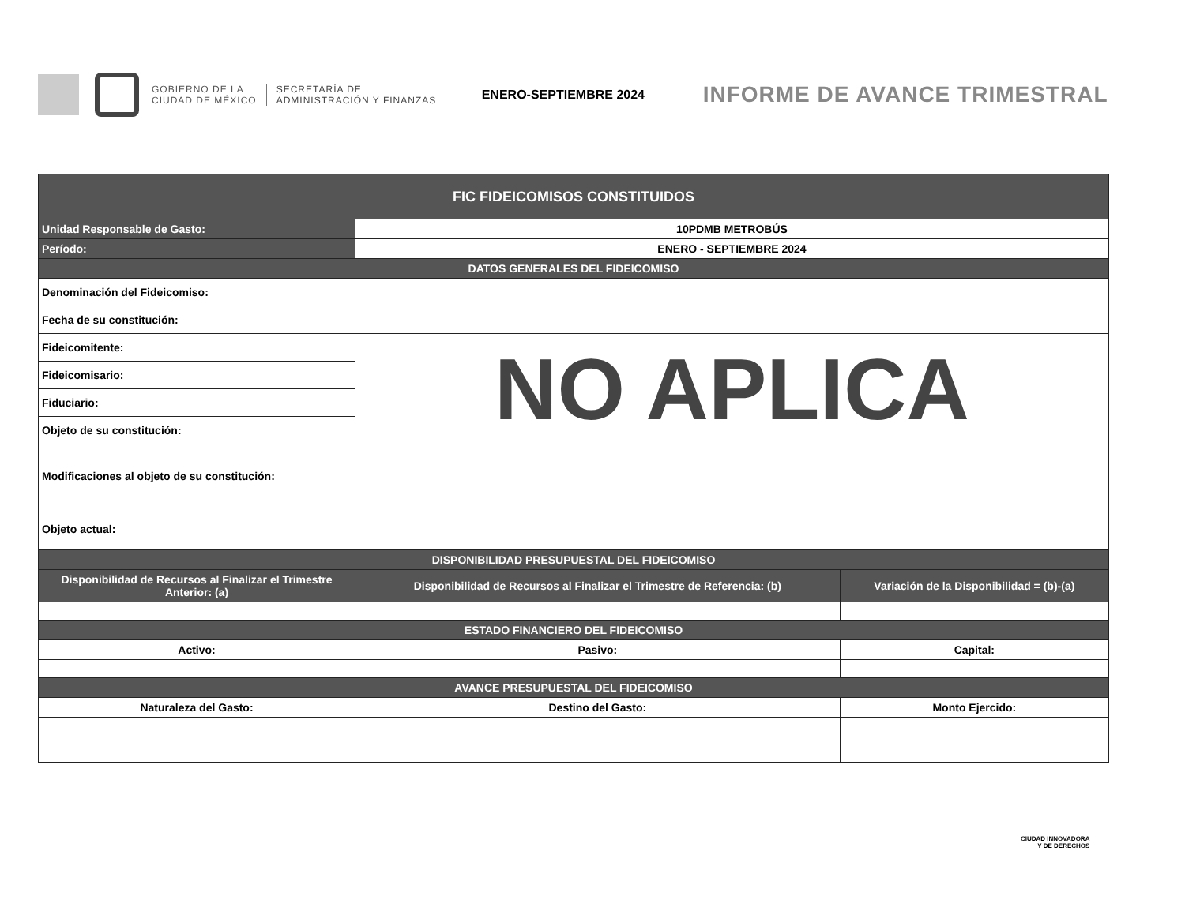GOBIERNO DE LA
CIUDAD DE MÉXICO
SECRETARÍA DE
ADMINISTRACIÓN Y FINANZAS
ENERO-SEPTIEMBRE 2024
INFORME DE AVANCE TRIMESTRAL
| FIC FIDEICOMISOS CONSTITUIDOS | | |
| --- | --- | --- |
| Unidad Responsable de Gasto: | 10PDMB METROBÚS | |
| Período: | ENERO - SEPTIEMBRE 2024 | |
| DATOS GENERALES DEL FIDEICOMISO | | |
| Denominación del Fideicomiso: | | |
| Fecha de su constitución: | | |
| Fideicomitente: | NO APLICA | |
| Fideicomisario: | | |
| Fiduciario: | | |
| Objeto de su constitución: | | |
| Modificaciones al objeto de su constitución: | | |
| Objeto actual: | | |
| DISPONIBILIDAD PRESUPUESTAL DEL FIDEICOMISO | | |
| Disponibilidad de Recursos al Finalizar el Trimestre Anterior: (a) | Disponibilidad de Recursos al Finalizar el Trimestre de Referencia: (b) | Variación de la Disponibilidad = (b)-(a) |
| ESTADO FINANCIERO DEL FIDEICOMISO | | |
| Activo: | Pasivo: | Capital: |
| AVANCE PRESUPUESTAL DEL FIDEICOMISO | | |
| Naturaleza del Gasto: | Destino del Gasto: | Monto Ejercido: |
CIUDAD INNOVADORA
Y DE DERECHOS